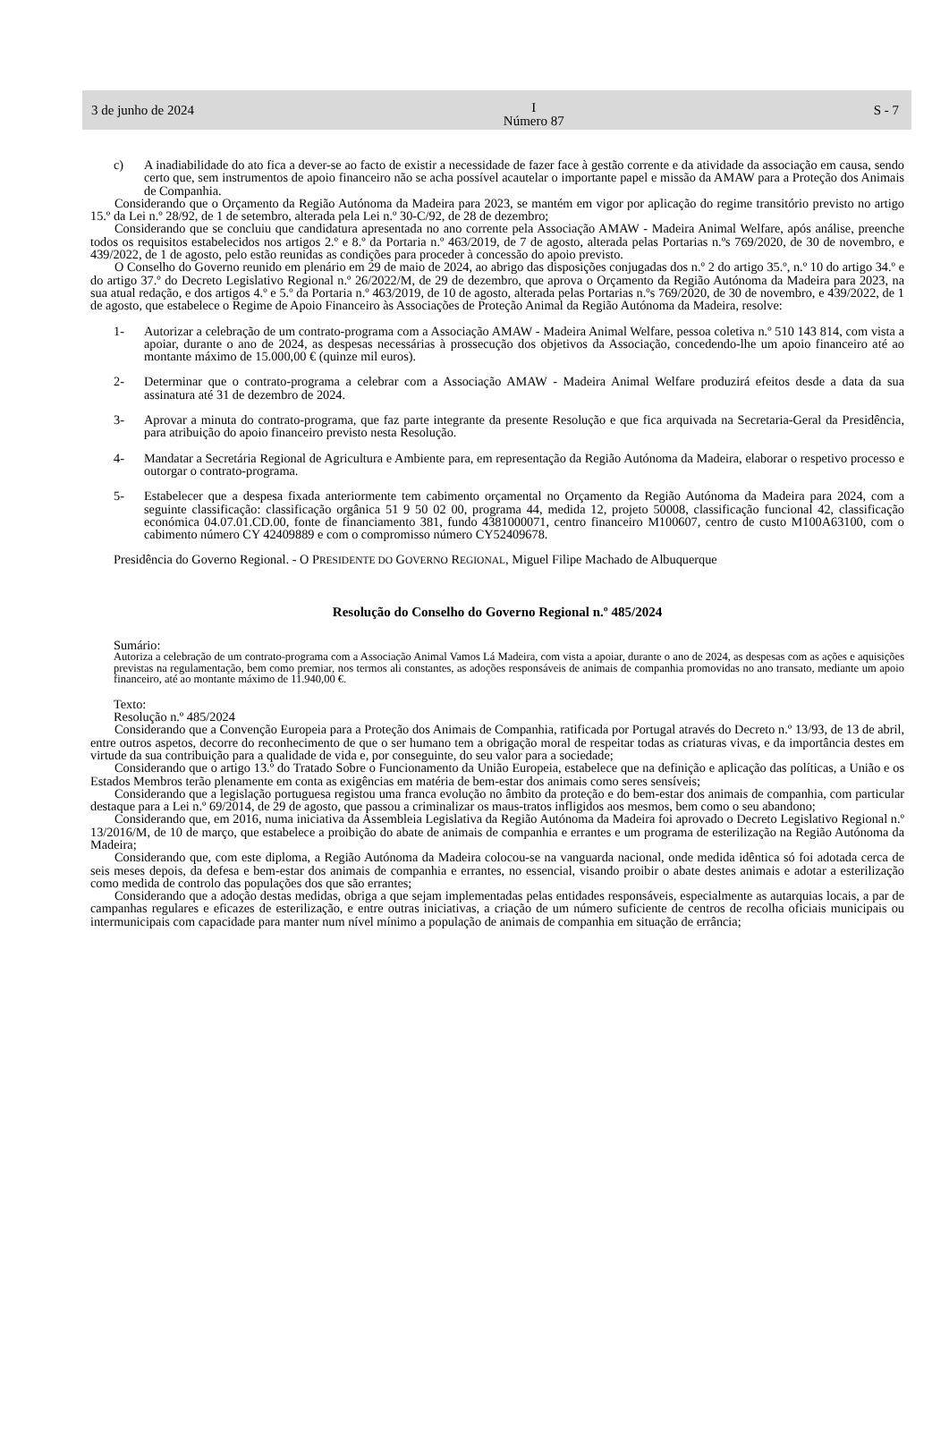3 de junho de 2024 I
Número 87 S - 7
c) A inadiabilidade do ato fica a dever-se ao facto de existir a necessidade de fazer face à gestão corrente e da atividade da associação em causa, sendo certo que, sem instrumentos de apoio financeiro não se acha possível acautelar o importante papel e missão da AMAW para a Proteção dos Animais de Companhia.
Considerando que o Orçamento da Região Autónoma da Madeira para 2023, se mantém em vigor por aplicação do regime transitório previsto no artigo 15.º da Lei n.º 28/92, de 1 de setembro, alterada pela Lei n.º 30-C/92, de 28 de dezembro;
Considerando que se concluiu que candidatura apresentada no ano corrente pela Associação AMAW - Madeira Animal Welfare, após análise, preenche todos os requisitos estabelecidos nos artigos 2.º e 8.º da Portaria n.º 463/2019, de 7 de agosto, alterada pelas Portarias n.ºs 769/2020, de 30 de novembro, e 439/2022, de 1 de agosto, pelo estão reunidas as condições para proceder à concessão do apoio previsto.
O Conselho do Governo reunido em plenário em 29 de maio de 2024, ao abrigo das disposições conjugadas dos n.º 2 do artigo 35.º, n.º 10 do artigo 34.º e do artigo 37.º do Decreto Legislativo Regional n.º 26/2022/M, de 29 de dezembro, que aprova o Orçamento da Região Autónoma da Madeira para 2023, na sua atual redação, e dos artigos 4.º e 5.º da Portaria n.º 463/2019, de 10 de agosto, alterada pelas Portarias n.ºs 769/2020, de 30 de novembro, e 439/2022, de 1 de agosto, que estabelece o Regime de Apoio Financeiro às Associações de Proteção Animal da Região Autónoma da Madeira, resolve:
1- Autorizar a celebração de um contrato-programa com a Associação AMAW - Madeira Animal Welfare, pessoa coletiva n.º 510 143 814, com vista a apoiar, durante o ano de 2024, as despesas necessárias à prossecução dos objetivos da Associação, concedendo-lhe um apoio financeiro até ao montante máximo de 15.000,00 € (quinze mil euros).
2- Determinar que o contrato-programa a celebrar com a Associação AMAW - Madeira Animal Welfare produzirá efeitos desde a data da sua assinatura até 31 de dezembro de 2024.
3- Aprovar a minuta do contrato-programa, que faz parte integrante da presente Resolução e que fica arquivada na Secretaria-Geral da Presidência, para atribuição do apoio financeiro previsto nesta Resolução.
4- Mandatar a Secretária Regional de Agricultura e Ambiente para, em representação da Região Autónoma da Madeira, elaborar o respetivo processo e outorgar o contrato-programa.
5- Estabelecer que a despesa fixada anteriormente tem cabimento orçamental no Orçamento da Região Autónoma da Madeira para 2024, com a seguinte classificação: classificação orgânica 51 9 50 02 00, programa 44, medida 12, projeto 50008, classificação funcional 42, classificação económica 04.07.01.CD.00, fonte de financiamento 381, fundo 4381000071, centro financeiro M100607, centro de custo M100A63100, com o cabimento número CY 42409889 e com o compromisso número CY52409678.
Presidência do Governo Regional. - O PRESIDENTE DO GOVERNO REGIONAL, Miguel Filipe Machado de Albuquerque
Resolução do Conselho do Governo Regional n.º 485/2024
Sumário:
Autoriza a celebração de um contrato-programa com a Associação Animal Vamos Lá Madeira, com vista a apoiar, durante o ano de 2024, as despesas com as ações e aquisições previstas na regulamentação, bem como premiar, nos termos ali constantes, as adoções responsáveis de animais de companhia promovidas no ano transato, mediante um apoio financeiro, até ao montante máximo de 11.940,00 €.
Texto:
Resolução n.º 485/2024
Considerando que a Convenção Europeia para a Proteção dos Animais de Companhia, ratificada por Portugal através do Decreto n.º 13/93, de 13 de abril, entre outros aspetos, decorre do reconhecimento de que o ser humano tem a obrigação moral de respeitar todas as criaturas vivas, e da importância destes em virtude da sua contribuição para a qualidade de vida e, por conseguinte, do seu valor para a sociedade;
Considerando que o artigo 13.º do Tratado Sobre o Funcionamento da União Europeia, estabelece que na definição e aplicação das políticas, a União e os Estados Membros terão plenamente em conta as exigências em matéria de bem-estar dos animais como seres sensíveis;
Considerando que a legislação portuguesa registou uma franca evolução no âmbito da proteção e do bem-estar dos animais de companhia, com particular destaque para a Lei n.º 69/2014, de 29 de agosto, que passou a criminalizar os maus-tratos infligidos aos mesmos, bem como o seu abandono;
Considerando que, em 2016, numa iniciativa da Assembleia Legislativa da Região Autónoma da Madeira foi aprovado o Decreto Legislativo Regional n.º 13/2016/M, de 10 de março, que estabelece a proibição do abate de animais de companhia e errantes e um programa de esterilização na Região Autónoma da Madeira;
Considerando que, com este diploma, a Região Autónoma da Madeira colocou-se na vanguarda nacional, onde medida idêntica só foi adotada cerca de seis meses depois, da defesa e bem-estar dos animais de companhia e errantes, no essencial, visando proibir o abate destes animais e adotar a esterilização como medida de controlo das populações dos que são errantes;
Considerando que a adoção destas medidas, obriga a que sejam implementadas pelas entidades responsáveis, especialmente as autarquias locais, a par de campanhas regulares e eficazes de esterilização, e entre outras iniciativas, a criação de um número suficiente de centros de recolha oficiais municipais ou intermunicipais com capacidade para manter num nível mínimo a população de animais de companhia em situação de errância;